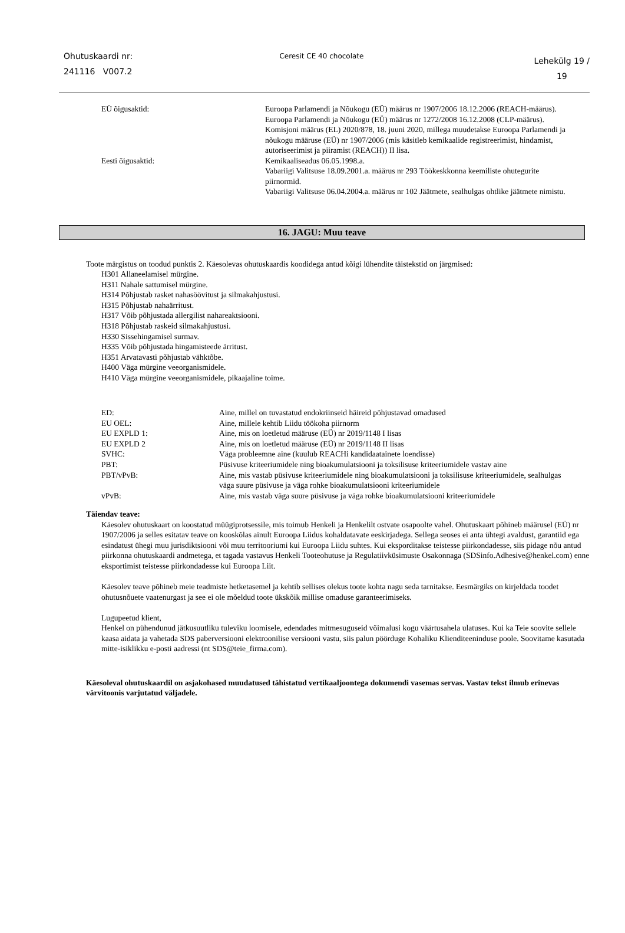Ohutuskaardi nr:
241116 V007.2
Ceresit CE 40 chocolate
Lehekülg 19 /
19
| EÜ õigusaktid: | Euroopa Parlamendi ja Nõukogu (EÜ) määrus nr 1907/2006 18.12.2006 (REACH-määrus). Euroopa Parlamendi ja Nõukogu (EÜ) määrus nr 1272/2008 16.12.2008 (CLP-määrus). Komisjoni määrus (EL) 2020/878, 18. juuni 2020, millega muudetakse Euroopa Parlamendi ja nõukogu määruse (EÜ) nr 1907/2006 (mis käsitleb kemikaalide registreerimist, hindamist, autoriseerimist ja piiramist (REACH)) II lisa. |
| Eesti õigusaktid: | Kemikaaliseadus 06.05.1998.a. Vabariigi Valitsuse 18.09.2001.a. määrus nr 293 Töökeskkonna keemiliste ohutegurite piirnormid. Vabariigi Valitsuse 06.04.2004.a. määrus nr 102 Jäätmete, sealhulgas ohtlike jäätmete nimistu. |
16. JAGU: Muu teave
Toote märgistus on toodud punktis 2. Käesolevas ohutuskaardis koodidega antud kõigi lühendite täistekstid on järgmised:
H301 Allaneelamisel mürgine.
H311 Nahale sattumisel mürgine.
H314 Põhjustab rasket nahasöövitust ja silmakahjustusi.
H315 Põhjustab nahaärritust.
H317 Võib põhjustada allergilist nahareaktsiooni.
H318 Põhjustab raskeid silmakahjustusi.
H330 Sissehingamisel surmav.
H335 Võib põhjustada hingamisteede ärritust.
H351 Arvatavasti põhjustab vähktõbe.
H400 Väga mürgine veeorganismidele.
H410 Väga mürgine veeorganismidele, pikaajaline toime.
| ED: | Aine, millel on tuvastatud endokriinseid häireid põhjustavad omadused |
| EU OEL: | Aine, millele kehtib Liidu töökoha piirnorm |
| EU EXPLD 1: | Aine, mis on loetletud määruse (EÜ) nr 2019/1148 I lisas |
| EU EXPLD 2 | Aine, mis on loetletud määruse (EÜ) nr 2019/1148 II lisas |
| SVHC: | Väga probleemne aine (kuulub REACHi kandidaatainete loendisse) |
| PBT: | Püsivuse kriteeriumidele ning bioakumulatsiooni ja toksilisuse kriteeriumidele vastav aine |
| PBT/vPvB: | Aine, mis vastab püsivuse kriteeriumidele ning bioakumulatsiooni ja toksilisuse kriteeriumidele, sealhulgas väga suure püsivuse ja väga rohke bioakumulatsiooni kriteeriumidele |
| vPvB: | Aine, mis vastab väga suure püsivuse ja väga rohke bioakumulatsiooni kriteeriumidele |
Täiendav teave:
Käesolev ohutuskaart on koostatud müügiprotsessile, mis toimub Henkeli ja Henkelilt ostvate osapoolte vahel. Ohutuskaart põhineb määrusel (EÜ) nr 1907/2006 ja selles esitatav teave on kooskõlas ainult Euroopa Liidus kohaldatavate eeskirjadega. Sellega seoses ei anta ühtegi avaldust, garantiid ega esindatust ühegi muu jurisdiktsiooni või muu territooriumi kui Euroopa Liidu suhtes. Kui eksporditakse teistesse piirkondadesse, siis pidage nõu antud piirkonna ohutuskaardi andmetega, et tagada vastavus Henkeli Tooteohutuse ja Regulatiivküsimuste Osakonnaga (SDSinfo.Adhesive@henkel.com) enne eksportimist teistesse piirkondadesse kui Euroopa Liit.
Käesolev teave põhineb meie teadmiste hetketasemel ja kehtib sellises olekus toote kohta nagu seda tarnitakse. Eesmärgiks on kirjeldada toodet ohutusnõuete vaatenurgast ja see ei ole mõeldud toote ükskõik millise omaduse garanteerimiseks.
Lugupeetud klient,
Henkel on pühendunud jätkusuutliku tuleviku loomisele, edendades mitmesuguseid võimalusi kogu väärtusahela ulatuses. Kui ka Teie soovite sellele kaasa aidata ja vahetada SDS paberversiooni elektroonilise versiooni vastu, siis palun pöörduge Kohaliku Klienditeeninduse poole. Soovitame kasutada mitte-isiklikku e-posti aadressi (nt SDS@teie_firma.com).
Käesoleval ohutuskaardil on asjakohased muudatused tähistatud vertikaaljoontega dokumendi vasemas servas. Vastav tekst ilmub erinevas värvitoonis varjutatud väljadele.